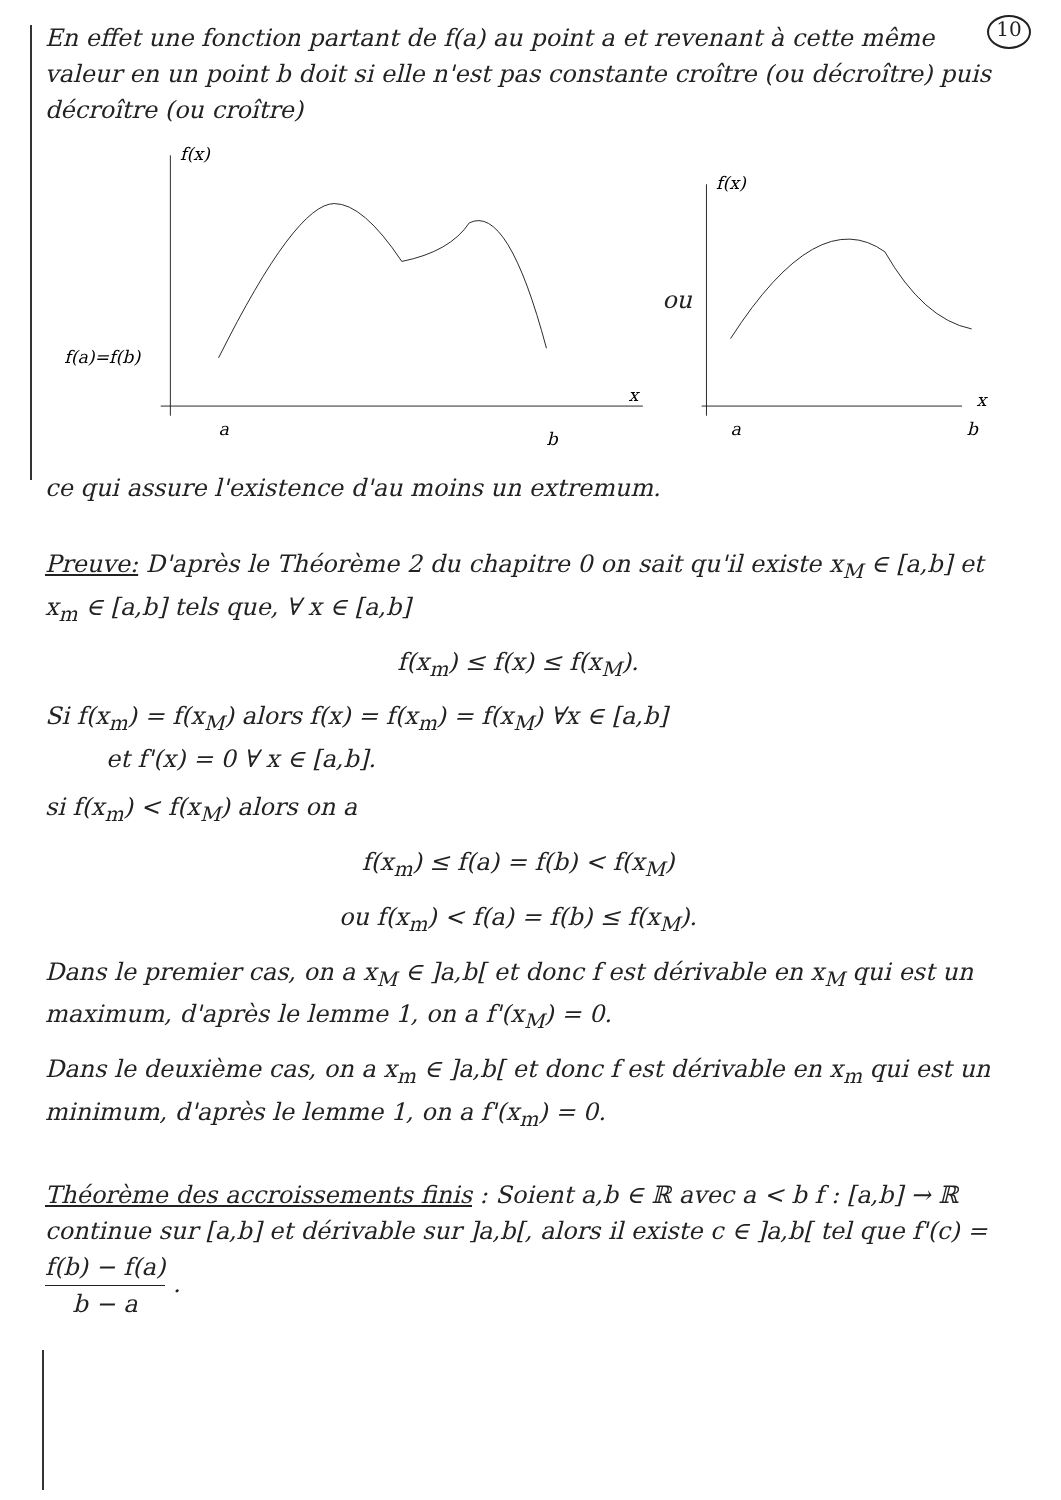10
En effet une fonction partant de f(a) au point a et revenant à cette même valeur en un point b doit si elle n'est pas constante croître (ou décroître) puis décroître (ou croître)
f(x)
f(a)=f(b)
a
b
x
ou
f(x)
a
b
x
ce qui assure l'existence d'au moins un extremum.
Preuve: D'après le Théorème 2 du chapitre 0 on sait qu'il existe x<sub>M</sub> ∈ [a,b] et x<sub>m</sub> ∈ [a,b] tels que, ∀ x ∈ [a,b]
f(x<sub>m</sub>) ≤ f(x) ≤ f(x<sub>M</sub>).
Si f(x<sub>m</sub>) = f(x<sub>M</sub>) alors f(x) = f(x<sub>m</sub>) = f(x<sub>M</sub>) ∀x ∈ [a,b]
et f'(x) = 0 ∀ x ∈ [a,b].
si f(x<sub>m</sub>) < f(x<sub>M</sub>) alors on a
f(x<sub>m</sub>) ≤ f(a) = f(b) < f(x<sub>M</sub>)
ou f(x<sub>m</sub>) < f(a) = f(b) ≤ f(x<sub>M</sub>).
Dans le premier cas, on a x<sub>M</sub> ∈ ]a,b[ et donc f est dérivable en x<sub>M</sub> qui est un maximum, d'après le lemme 1, on a f'(x<sub>M</sub>) = 0.
Dans le deuxième cas, on a x<sub>m</sub> ∈ ]a,b[ et donc f est dérivable en x<sub>m</sub> qui est un minimum, d'après le lemme 1, on a f'(x<sub>m</sub>) = 0.
Théorème des accroissements finis : Soient a,b ∈ ℝ avec a < b f : [a,b] → ℝ continue sur [a,b] et dérivable sur ]a,b[, alors il existe c ∈ ]a,b[ tel que f'(c) = f(b) − f(a) b − a .